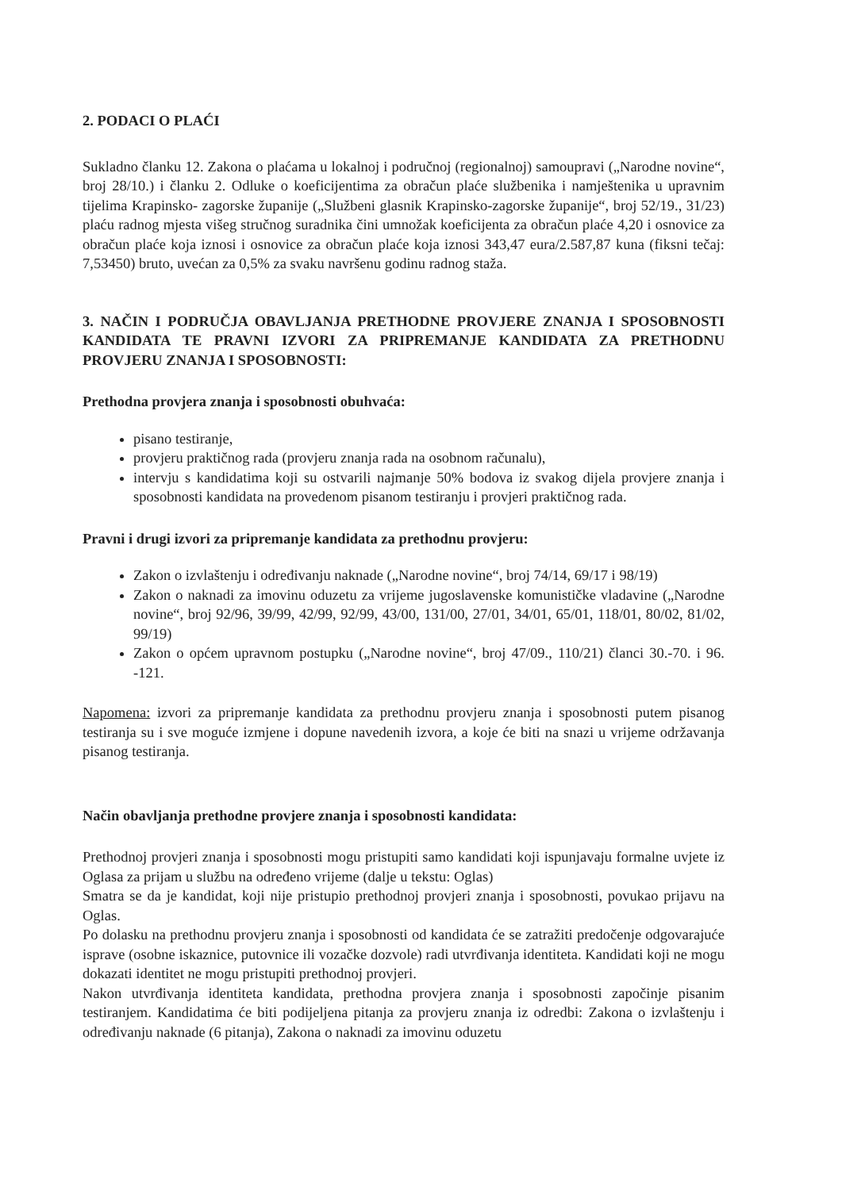2. PODACI O PLAĆI
Sukladno članku 12. Zakona o plaćama u lokalnoj i područnoj (regionalnoj) samoupravi („Narodne novine“, broj 28/10.) i članku 2. Odluke o koeficijentima za obračun plaće službenika i namještenika u upravnim tijelima Krapinsko- zagorske županije („Službeni glasnik Krapinsko-zagorske županije“, broj 52/19., 31/23) plaću radnog mjesta višeg stručnog suradnika čini umnožak koeficijenta za obračun plaće 4,20 i osnovice za obračun plaće koja iznosi i osnovice za obračun plaće koja iznosi 343,47 eura/2.587,87 kuna (fiksni tečaj: 7,53450) bruto, uvećan za 0,5% za svaku navršenu godinu radnog staža.
3. NAČIN I PODRUČJA OBAVLJANJA PRETHODNE PROVJERE ZNANJA I SPOSOBNOSTI KANDIDATA TE PRAVNI IZVORI ZA PRIPREMANJE KANDIDATA ZA PRETHODNU PROVJERU ZNANJA I SPOSOBNOSTI:
Prethodna provjera znanja i sposobnosti obuhvaća:
pisano testiranje,
provjeru praktičnog rada (provjeru znanja rada na osobnom računalu),
intervju s kandidatima koji su ostvarili najmanje 50% bodova iz svakog dijela provjere znanja i sposobnosti kandidata na provedenom pisanom testiranju i provjeri praktičnog rada.
Pravni i drugi izvori za pripremanje kandidata za prethodnu provjeru:
Zakon o izvlaštenju i određivanju naknade („Narodne novine“, broj 74/14, 69/17 i 98/19)
Zakon o naknadi za imovinu oduzetu za vrijeme jugoslavenske komunističke vladavine („Narodne novine“, broj 92/96, 39/99, 42/99, 92/99, 43/00, 131/00, 27/01, 34/01, 65/01, 118/01, 80/02, 81/02, 99/19)
Zakon o općem upravnom postupku („Narodne novine“, broj 47/09., 110/21) članci 30.-70. i 96. -121.
Napomena: izvori za pripremanje kandidata za prethodnu provjeru znanja i sposobnosti putem pisanog testiranja su i sve moguće izmjene i dopune navedenih izvora, a koje će biti na snazi u vrijeme održavanja pisanog testiranja.
Način obavljanja prethodne provjere znanja i sposobnosti kandidata:
Prethodnoj provjeri znanja i sposobnosti mogu pristupiti samo kandidati koji ispunjavaju formalne uvjete iz Oglasa za prijam u službu na određeno vrijeme (dalje u tekstu: Oglas)
Smatra se da je kandidat, koji nije pristupio prethodnoj provjeri znanja i sposobnosti, povukao prijavu na Oglas.
Po dolasku na prethodnu provjeru znanja i sposobnosti od kandidata će se zatražiti predočenje odgovarajuće isprave (osobne iskaznice, putovnice ili vozačke dozvole) radi utvrđivanja identiteta. Kandidati koji ne mogu dokazati identitet ne mogu pristupiti prethodnoj provjeri.
Nakon utvrđivanja identiteta kandidata, prethodna provjera znanja i sposobnosti započinje pisanim testiranjem. Kandidatima će biti podijeljena pitanja za provjeru znanja iz odredbi: Zakona o izvlaštenju i određivanju naknade (6 pitanja), Zakona o naknadi za imovinu oduzetu